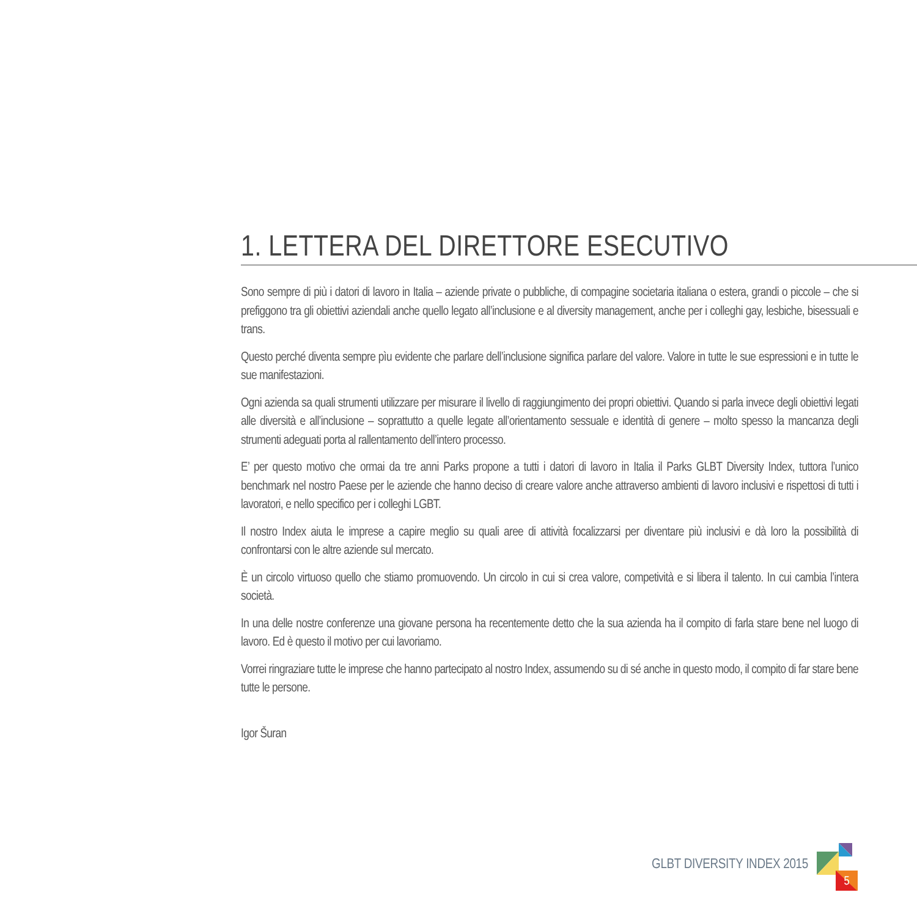1. LETTERA DEL DIRETTORE ESECUTIVO
Sono sempre di più i datori di lavoro in Italia – aziende private o pubbliche, di compagine societaria italiana o estera, grandi o piccole – che si prefiggono tra gli obiettivi aziendali anche quello legato all’inclusione e al diversity management, anche per i colleghi gay, lesbiche, bisessuali e trans.
Questo perché diventa sempre pìu evidente che parlare dell’inclusione significa parlare del valore. Valore in tutte le sue espressioni e in tutte le sue manifestazioni.
Ogni azienda sa quali strumenti utilizzare per misurare il livello di raggiungimento dei propri obiettivi. Quando si parla invece degli obiettivi legati alle diversità e all’inclusione – soprattutto a quelle legate all’orientamento sessuale e identità di genere – molto spesso la mancanza degli strumenti adeguati porta al rallentamento dell’intero processo.
E’ per questo motivo che ormai da tre anni Parks propone a tutti i datori di lavoro in Italia il Parks GLBT Diversity Index, tuttora l’unico benchmark nel nostro Paese per le aziende che hanno deciso di creare valore anche attraverso ambienti di lavoro inclusivi e rispettosi di tutti i lavoratori, e nello specifico per i colleghi LGBT.
Il nostro Index aiuta le imprese a capire meglio su quali aree di attività focalizzarsi per diventare più inclusivi e dà loro la possibilità di confrontarsi con le altre aziende sul mercato.
È un circolo virtuoso quello che stiamo promuovendo. Un circolo in cui si crea valore, competività e si libera il talento. In cui cambia l’intera società.
In una delle nostre conferenze una giovane persona ha recentemente detto che la sua azienda ha il compito di farla stare bene nel luogo di lavoro. Ed è questo il motivo per cui lavoriamo.
Vorrei ringraziare tutte le imprese che hanno partecipato al nostro Index, assumendo su di sé anche in questo modo, il compito di far stare bene tutte le persone.
Igor Šuran
GLBT DIVERSITY INDEX 2015
5